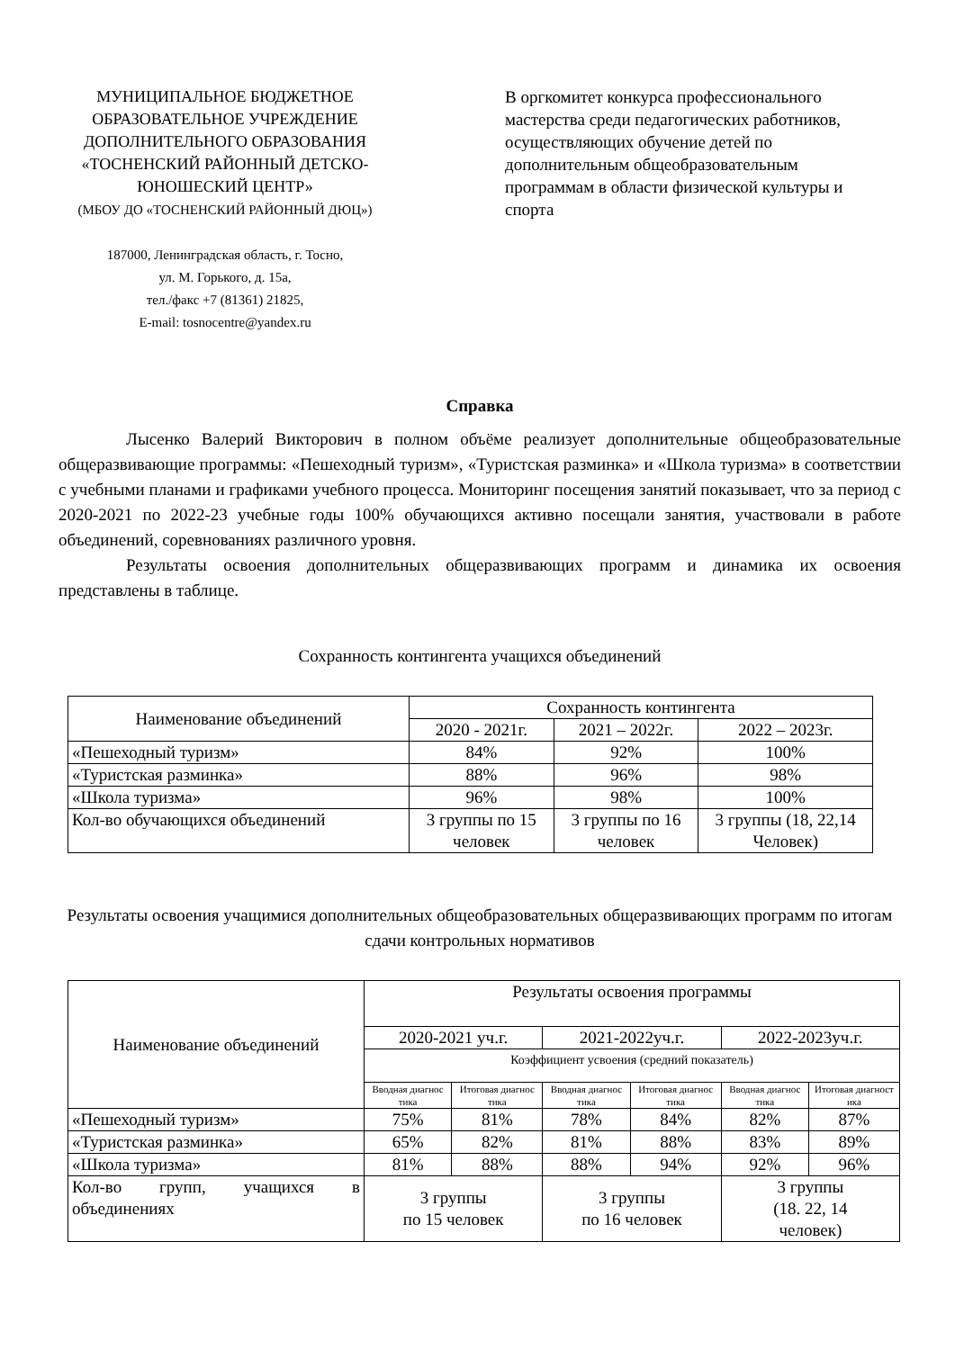МУНИЦИПАЛЬНОЕ БЮДЖЕТНОЕ ОБРАЗОВАТЕЛЬНОЕ УЧРЕЖДЕНИЕ ДОПОЛНИТЕЛЬНОГО ОБРАЗОВАНИЯ «ТОСНЕНСКИЙ РАЙОННЫЙ ДЕТСКО-ЮНОШЕСКИЙ ЦЕНТР»
(МБОУ ДО «ТОСНЕНСКИЙ РАЙОННЫЙ ДЮЦ»)
187000, Ленинградская область, г. Тосно,
ул. М. Горького, д. 15а,
тел./факс +7 (81361) 21825,
E-mail: tosnocentre@yandex.ru
В оргкомитет конкурса профессионального мастерства среди педагогических работников, осуществляющих обучение детей по дополнительным общеобразовательным программам в области физической культуры и спорта
Справка
Лысенко Валерий Викторович в полном объёме реализует дополнительные общеобразовательные общеразвивающие программы: «Пешеходный туризм», «Туристская разминка» и «Школа туризма» в соответствии с учебными планами и графиками учебного процесса. Мониторинг посещения занятий показывает, что за период с 2020-2021 по 2022-23 учебные годы 100% обучающихся активно посещали занятия, участвовали в работе объединений, соревнованиях различного уровня.
Результаты освоения дополнительных общеразвивающих программ и динамика их освоения представлены в таблице.
Сохранность контингента учащихся объединений
| Наименование объединений | Сохранность контингента | | |
| --- | --- | --- | --- |
| | 2020 - 2021г. | 2021 – 2022г. | 2022 – 2023г. |
| «Пешеходный туризм» | 84% | 92% | 100% |
| «Туристская разминка» | 88% | 96% | 98% |
| «Школа туризма» | 96% | 98% | 100% |
| Кол-во обучающихся объединений | 3 группы по 15 человек | 3 группы по 16 человек | 3 группы (18, 22,14 Человек) |
Результаты освоения учащимися дополнительных общеобразовательных общеразвивающих программ по итогам сдачи контрольных нормативов
| Наименование объединений | Результаты освоения программы | | | | | |
| --- | --- | --- | --- | --- | --- | --- |
| | 2020-2021 уч.г. | | 2021-2022уч.г. | | 2022-2023уч.г. | |
| | Коэффициент усвоения (средний показатель) | | | | | |
| | Вводная диагнос тика | Итоговая диагнос тика | Вводная диагнос тика | Итоговая диагнос тика | Вводная диагнос тика | Итоговая диагност ика |
| «Пешеходный туризм» | 75% | 81% | 78% | 84% | 82% | 87% |
| «Туристская разминка» | 65% | 82% | 81% | 88% | 83% | 89% |
| «Школа туризма» | 81% | 88% | 88% | 94% | 92% | 96% |
| Кол-во групп, учащихся в объединениях | 3 группы по 15 человек | | 3 группы по 16 человек | | 3 группы (18. 22, 14 человек) | |